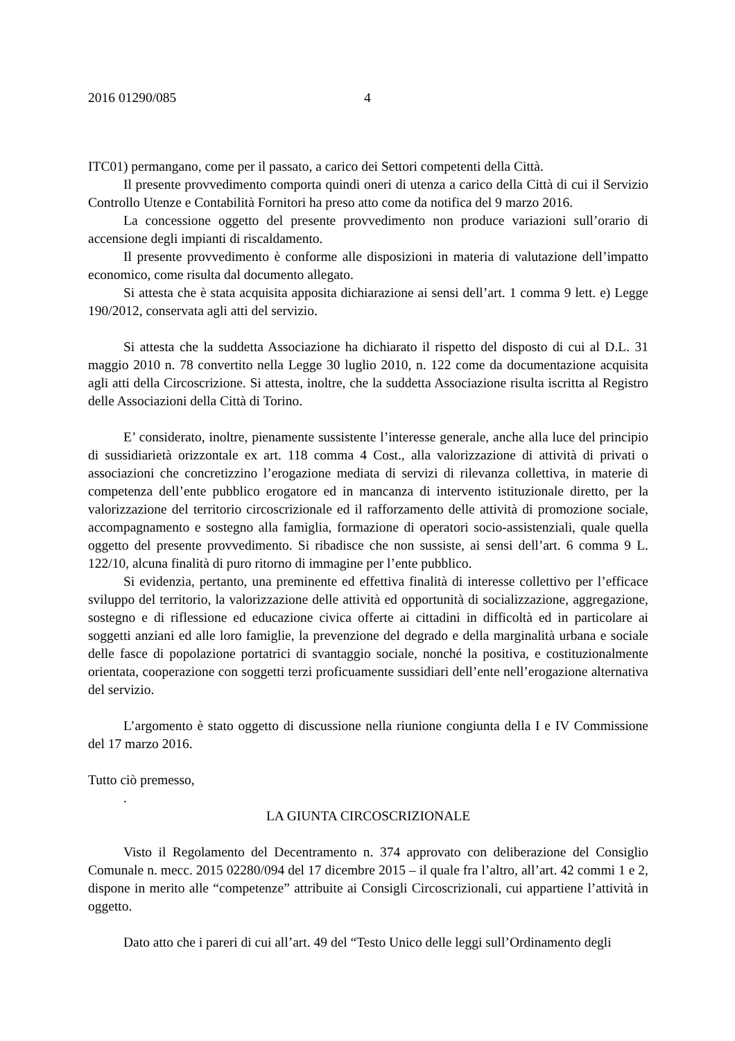2016 01290/085 4
ITC01) permangano, come per il passato, a carico dei Settori competenti della Città.
Il presente provvedimento comporta quindi oneri di utenza a carico della Città di cui il Servizio Controllo Utenze e Contabilità Fornitori ha preso atto come da notifica del 9 marzo 2016.
La concessione oggetto del presente provvedimento non produce variazioni sull’orario di accensione degli impianti di riscaldamento.
Il presente provvedimento è conforme alle disposizioni in materia di valutazione dell’impatto economico, come risulta dal documento allegato.
Si attesta che è stata acquisita apposita dichiarazione ai sensi dell’art. 1 comma 9 lett. e) Legge 190/2012, conservata agli atti del servizio.
Si attesta che la suddetta Associazione ha dichiarato il rispetto del disposto di cui al D.L. 31 maggio 2010 n. 78 convertito nella Legge 30 luglio 2010, n. 122 come da documentazione acquisita agli atti della Circoscrizione. Si attesta, inoltre, che la suddetta Associazione risulta iscritta al Registro delle Associazioni della Città di Torino.
E’ considerato, inoltre, pienamente sussistente l’interesse generale, anche alla luce del principio di sussidiarietà orizzontale ex art. 118 comma 4 Cost., alla valorizzazione di attività di privati o associazioni che concretizzino l’erogazione mediata di servizi di rilevanza collettiva, in materie di competenza dell’ente pubblico erogatore ed in mancanza di intervento istituzionale diretto, per la valorizzazione del territorio circoscrizionale ed il rafforzamento delle attività di promozione sociale, accompagnamento e sostegno alla famiglia, formazione di operatori socio-assistenziali, quale quella oggetto del presente provvedimento. Si ribadisce che non sussiste, ai sensi dell’art. 6 comma 9 L. 122/10, alcuna finalità di puro ritorno di immagine per l’ente pubblico.
Si evidenzia, pertanto, una preminente ed effettiva finalità di interesse collettivo per l’efficace sviluppo del territorio, la valorizzazione delle attività ed opportunità di socializzazione, aggregazione, sostegno e di riflessione ed educazione civica offerte ai cittadini in difficoltà ed in particolare ai soggetti anziani ed alle loro famiglie, la prevenzione del degrado e della marginalità urbana e sociale delle fasce di popolazione portatrici di svantaggio sociale, nonché la positiva, e costituzionalmente orientata, cooperazione con soggetti terzi proficuamente sussidiari dell’ente nell’erogazione alternativa del servizio.
L’argomento è stato oggetto di discussione nella riunione congiunta della I e IV Commissione del 17 marzo 2016.
Tutto ciò premesso,
.
LA GIUNTA CIRCOSCRIZIONALE
Visto il Regolamento del Decentramento n. 374 approvato con deliberazione del Consiglio Comunale n. mecc. 2015 02280/094 del 17 dicembre 2015 – il quale fra l’altro, all’art. 42 commi 1 e 2, dispone in merito alle “competenze” attribuite ai Consigli Circoscrizionali, cui appartiene l’attività in oggetto.
Dato atto che i pareri di cui all’art. 49 del “Testo Unico delle leggi sull’Ordinamento degli